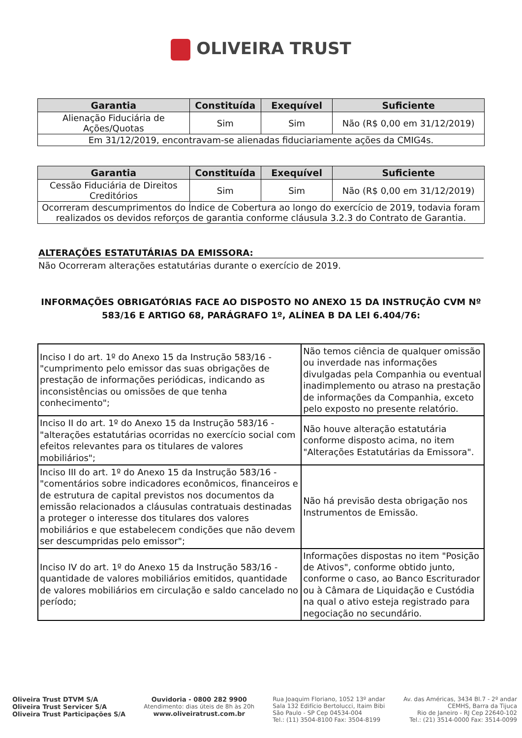OLIVEIRA TRUST
| Garantia | Constituída | Exequível | Suficiente |
| --- | --- | --- | --- |
| Alienação Fiduciária de Ações/Quotas | Sim | Sim | Não (R$ 0,00 em 31/12/2019) |
| Em 31/12/2019, encontravam-se alienadas fiduciariamente ações da CMIG4s. | | | |
| Garantia | Constituída | Exequível | Suficiente |
| --- | --- | --- | --- |
| Cessão Fiduciária de Direitos Creditórios | Sim | Sim | Não (R$ 0,00 em 31/12/2019) |
| Ocorreram descumprimentos do Índice de Cobertura ao longo do exercício de 2019, todavia foram realizados os devidos reforços de garantia conforme cláusula 3.2.3 do Contrato de Garantia. | | | |
ALTERAÇÕES ESTATUTÁRIAS DA EMISSORA:
Não Ocorreram alterações estatutárias durante o exercício de 2019.
INFORMAÇÕES OBRIGATÓRIAS FACE AO DISPOSTO NO ANEXO 15 DA INSTRUÇÃO CVM Nº 583/16 E ARTIGO 68, PARÁGRAFO 1º, ALÍNEA B DA LEI 6.404/76:
| Inciso I do art. 1º do Anexo 15 da Instrução 583/16 - "cumprimento pelo emissor das suas obrigações de prestação de informações periódicas, indicando as inconsistências ou omissões de que tenha conhecimento"; | Não temos ciência de qualquer omissão ou inverdade nas informações divulgadas pela Companhia ou eventual inadimplemento ou atraso na prestação de informações da Companhia, exceto pelo exposto no presente relatório. |
| Inciso II do art. 1º do Anexo 15 da Instrução 583/16 - "alterações estatutárias ocorridas no exercício social com efeitos relevantes para os titulares de valores mobiliários"; | Não houve alteração estatutária conforme disposto acima, no item "Alterações Estatutárias da Emissora". |
| Inciso III do art. 1º do Anexo 15 da Instrução 583/16 - "comentários sobre indicadores econômicos, financeiros e de estrutura de capital previstos nos documentos da emissão relacionados a cláusulas contratuais destinadas a proteger o interesse dos titulares dos valores mobiliários e que estabelecem condições que não devem ser descumpridas pelo emissor"; | Não há previsão desta obrigação nos Instrumentos de Emissão. |
| Inciso IV do art. 1º do Anexo 15 da Instrução 583/16 - quantidade de valores mobiliários emitidos, quantidade de valores mobiliários em circulação e saldo cancelado no período; | Informações dispostas no item "Posição de Ativos", conforme obtido junto, conforme o caso, ao Banco Escriturador ou à Câmara de Liquidação e Custódia na qual o ativo esteja registrado para negociação no secundário. |
Oliveira Trust DTVM S/A
Oliveira Trust Servicer S/A
Oliveira Trust Participações S/A
Ouvidoria - 0800 282 9900
Atendimento: dias úteis de 8h às 20h
www.oliveiratrust.com.br
Rua Joaquim Floriano, 1052 13º andar
Sala 132 Edifício Bertolucci, Itaim Bibi
São Paulo - SP Cep 04534-004
Tel.: (11) 3504-8100 Fax: 3504-8199
Av. das Américas, 3434 Bl.7 - 2º andar
CEMHS, Barra da Tijuca
Rio de Janeiro - RJ Cep 22640-102
Tel.: (21) 3514-0000 Fax: 3514-0099